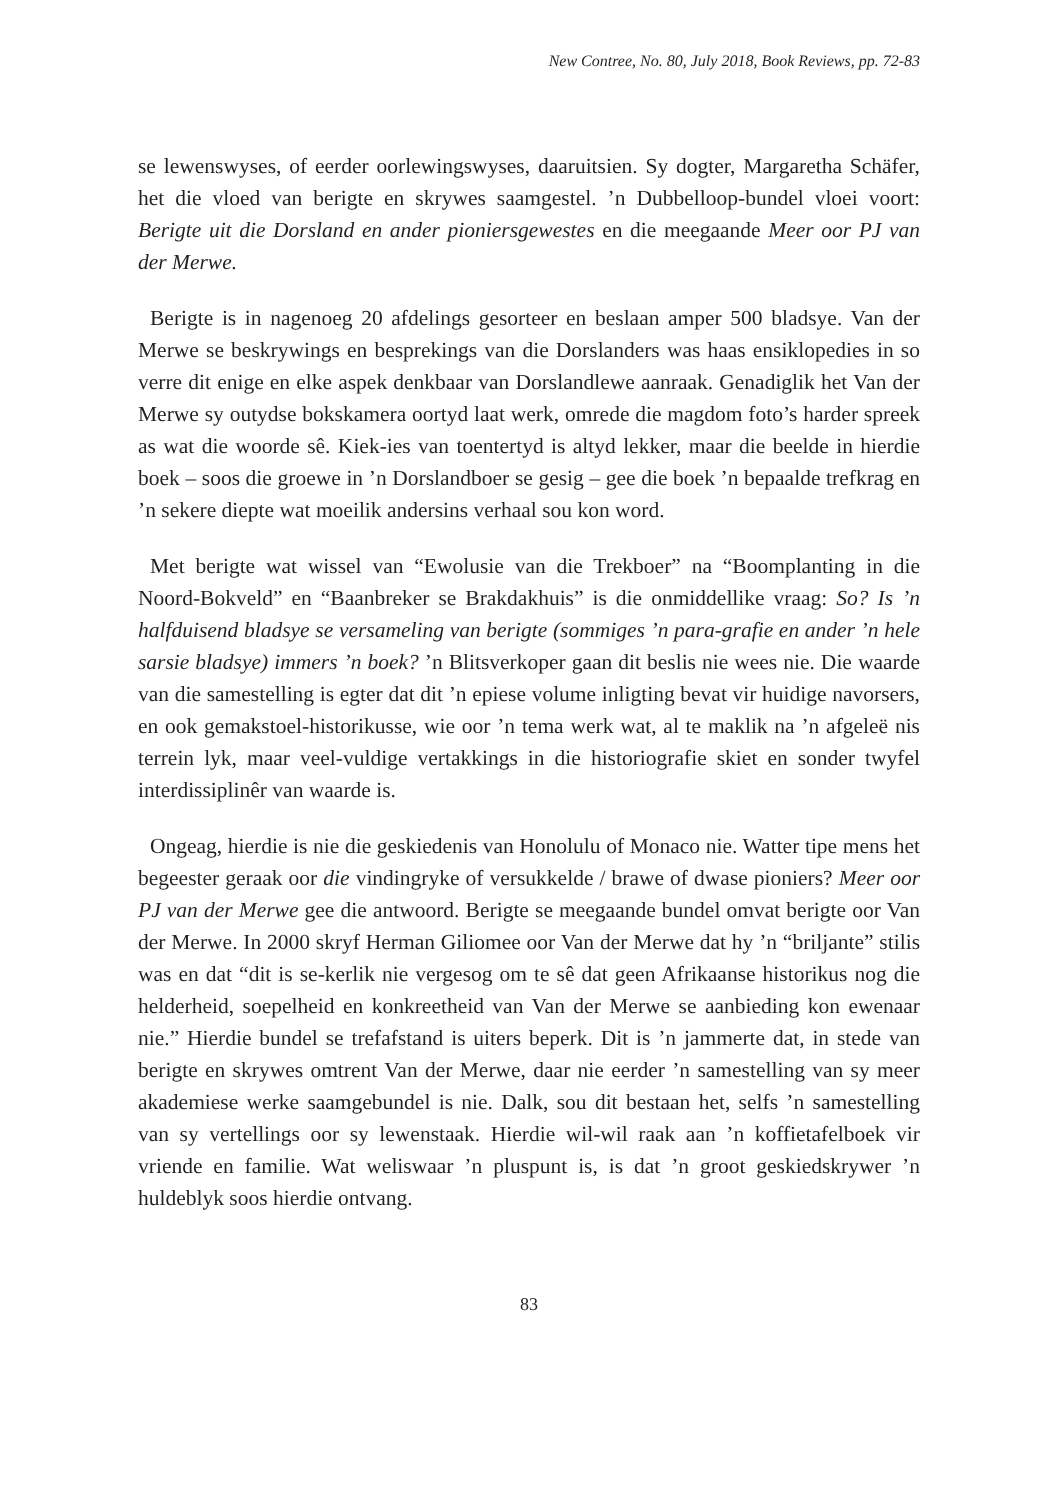New Contree, No. 80, July 2018, Book Reviews, pp. 72-83
se lewenswyses, of eerder oorlewingswyses, daaruitsien. Sy dogter, Margaretha Schäfer, het die vloed van berigte en skrywes saamgestel. ’n Dubbelloop-bundel vloei voort: Berigte uit die Dorsland en ander pioniersgewestes en die meegaande Meer oor PJ van der Merwe.
Berigte is in nagenoeg 20 afdelings gesorteer en beslaan amper 500 bladsye. Van der Merwe se beskrywings en besprekings van die Dorslanders was haas ensiklopedies in so verre dit enige en elke aspek denkbaar van Dorslandlewe aanraak. Genadiglik het Van der Merwe sy outydse bokskamera oortyd laat werk, omrede die magdom foto’s harder spreek as wat die woorde sê. Kiek-ies van toentertyd is altyd lekker, maar die beelde in hierdie boek – soos die groewe in ’n Dorslandboer se gesig – gee die boek ’n bepaalde trefkrag en ’n sekere diepte wat moeilik andersins verhaal sou kon word.
Met berigte wat wissel van “Ewolusie van die Trekboer” na “Boomplanting in die Noord-Bokveld” en “Baanbreker se Brakdakhuis” is die onmiddellike vraag: So? Is ’n halfduisend bladsye se versameling van berigte (sommiges ’n para-grafie en ander ’n hele sarsie bladsye) immers ’n boek? ’n Blitsverkoper gaan dit beslis nie wees nie. Die waarde van die samestelling is egter dat dit ’n epiese volume inligting bevat vir huidige navorsers, en ook gemakstoel-historikusse, wie oor ’n tema werk wat, al te maklik na ’n afgeleë nis terrein lyk, maar veel-vuldige vertakkings in die historiografie skiet en sonder twyfel interdissiplinêr van waarde is.
Ongeag, hierdie is nie die geskiedenis van Honolulu of Monaco nie. Watter tipe mens het begeester geraak oor die vindingryke of versukkelde / brawe of dwase pioniers? Meer oor PJ van der Merwe gee die antwoord. Berigte se meegaande bundel omvat berigte oor Van der Merwe. In 2000 skryf Herman Giliomee oor Van der Merwe dat hy ’n “briljante” stilis was en dat “dit is se-kerlik nie vergesog om te sê dat geen Afrikaanse historikus nog die helderheid, soepelheid en konkreetheid van Van der Merwe se aanbieding kon ewenaar nie.” Hierdie bundel se trefafstand is uiters beperk. Dit is ’n jammerte dat, in stede van berigte en skrywes omtrent Van der Merwe, daar nie eerder ’n samestelling van sy meer akademiese werke saamgebundel is nie. Dalk, sou dit bestaan het, selfs ’n samestelling van sy vertellings oor sy lewenstaak. Hierdie wil-wil raak aan ’n koffietafelboek vir vriende en familie. Wat weliswaar ’n pluspunt is, is dat ’n groot geskiedskrywer ’n huldeblyk soos hierdie ontvang.
83